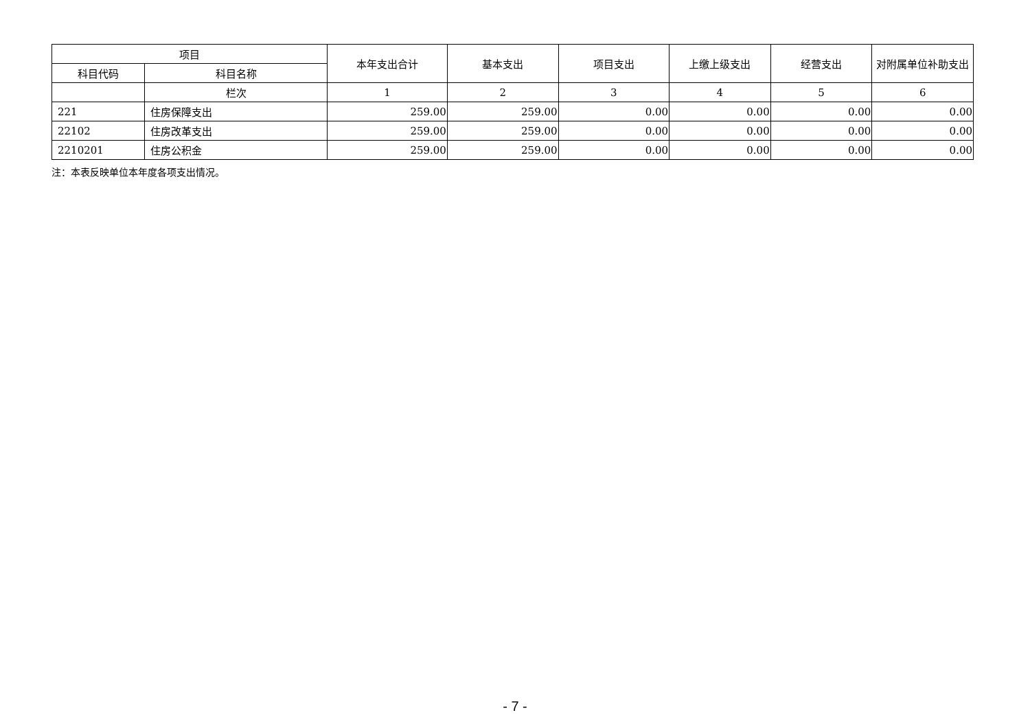| 项目 | | 本年支出合计 | 基本支出 | 项目支出 | 上缴上级支出 | 经营支出 | 对附属单位补助支出 |
| --- | --- | --- | --- | --- | --- | --- | --- |
| 科目代码 | 科目名称 | | | | | | |
| | 栏次 | 1 | 2 | 3 | 4 | 5 | 6 |
| 221 | 住房保障支出 | 259.00 | 259.00 | 0.00 | 0.00 | 0.00 | 0.00 |
| 22102 | 住房改革支出 | 259.00 | 259.00 | 0.00 | 0.00 | 0.00 | 0.00 |
| 2210201 | 住房公积金 | 259.00 | 259.00 | 0.00 | 0.00 | 0.00 | 0.00 |
注：本表反映单位本年度各项支出情况。
- 7 -